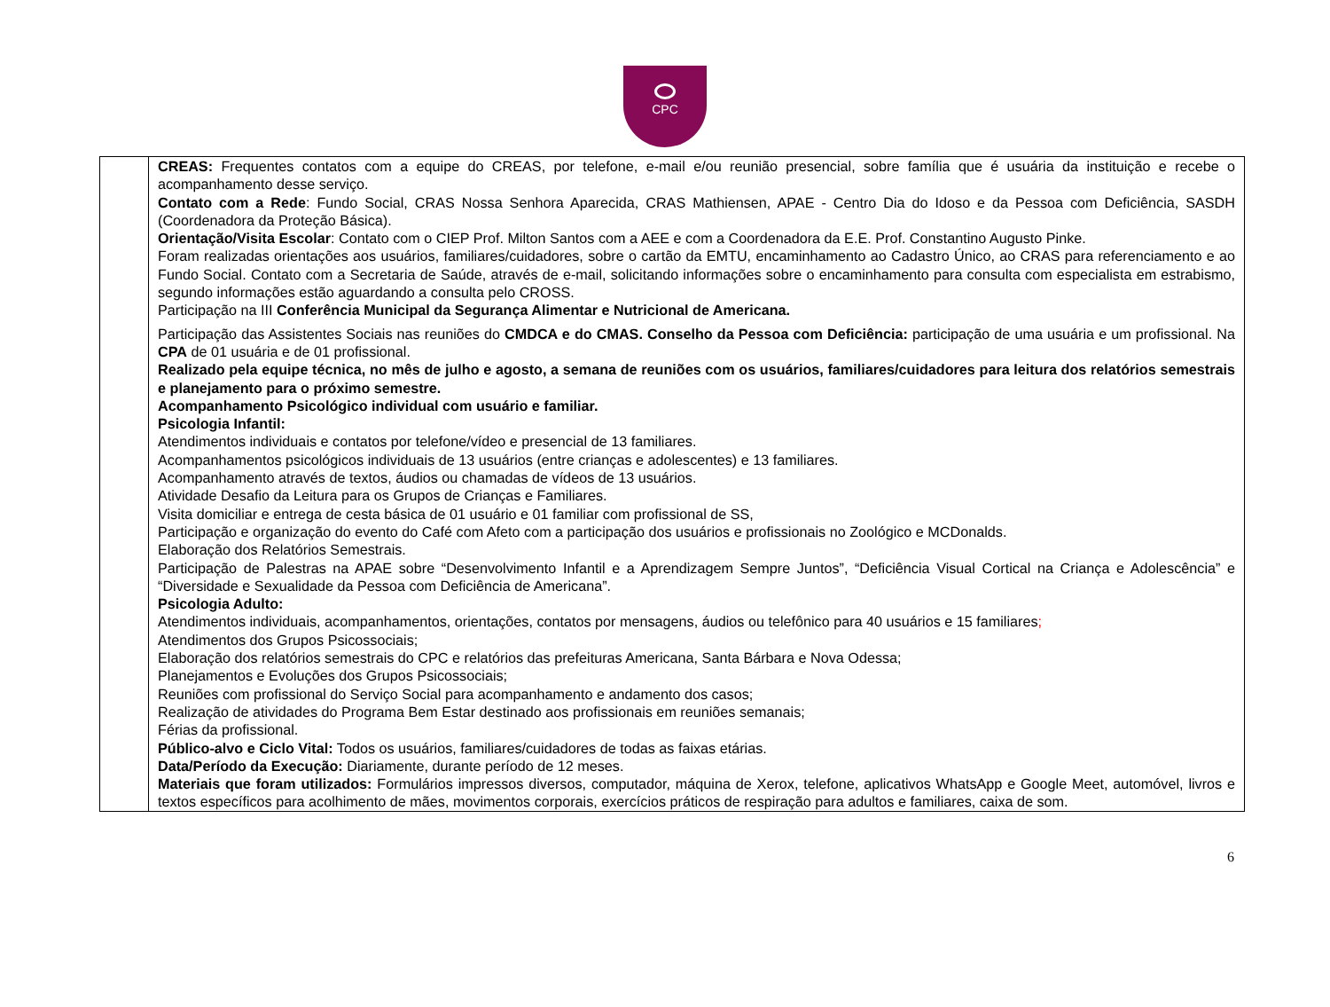CPC
| | CREAS: Frequentes contatos com a equipe do CREAS, por telefone, e-mail e/ou reunião presencial, sobre família que é usuária da instituição e recebe o acompanhamento desse serviço. Contato com a Rede : Fundo Social, CRAS Nossa Senhora Aparecida, CRAS Mathiensen, APAE - Centro Dia do Idoso e da Pessoa com Deficiência, SASDH (Coordenadora da Proteção Básica). Orientação/Visita Escolar : Contato com o CIEP Prof. Milton Santos com a AEE e com a Coordenadora da E.E. Prof. Constantino Augusto Pinke. Foram realizadas orientações aos usuários, familiares/cuidadores, sobre o cartão da EMTU, encaminhamento ao Cadastro Único, ao CRAS para referenciamento e ao Fundo Social. Contato com a Secretaria de Saúde, através de e-mail, solicitando informações sobre o encaminhamento para consulta com especialista em estrabismo, segundo informações estão aguardando a consulta pelo CROSS. Participação na III Conferência Municipal da Segurança Alimentar e Nutricional de Americana. Participação das Assistentes Sociais nas reuniões do CMDCA e do CMAS. Conselho da Pessoa com Deficiência: participação de uma usuária e um profissional. Na CPA de 01 usuária e de 01 profissional. Realizado pela equipe técnica, no mês de julho e agosto, a semana de reuniões com os usuários, familiares/cuidadores para leitura dos relatórios semestrais e planejamento para o próximo semestre. Acompanhamento Psicológico individual com usuário e familiar. Psicologia Infantil: Atendimentos individuais e contatos por telefone/vídeo e presencial de 13 familiares. Acompanhamentos psicológicos individuais de 13 usuários (entre crianças e adolescentes) e 13 familiares. Acompanhamento através de textos, áudios ou chamadas de vídeos de 13 usuários. Atividade Desafio da Leitura para os Grupos de Crianças e Familiares. Visita domiciliar e entrega de cesta básica de 01 usuário e 01 familiar com profissional de SS, Participação e organização do evento do Café com Afeto com a participação dos usuários e profissionais no Zoológico e MCDonalds. Elaboração dos Relatórios Semestrais. Participação de Palestras na APAE sobre “Desenvolvimento Infantil e a Aprendizagem Sempre Juntos”, “Deficiência Visual Cortical na Criança e Adolescência” e “Diversidade e Sexualidade da Pessoa com Deficiência de Americana”. Psicologia Adulto: Atendimentos individuais, acompanhamentos, orientações, contatos por mensagens, áudios ou telefônico para 40 usuários e 15 familiares ; Atendimentos dos Grupos Psicossociais; Elaboração dos relatórios semestrais do CPC e relatórios das prefeituras Americana, Santa Bárbara e Nova Odessa; Planejamentos e Evoluções dos Grupos Psicossociais; Reuniões com profissional do Serviço Social para acompanhamento e andamento dos casos; Realização de atividades do Programa Bem Estar destinado aos profissionais em reuniões semanais; Férias da profissional. Público-alvo e Ciclo Vital: Todos os usuários, familiares/cuidadores de todas as faixas etárias. Data/Período da Execução: Diariamente, durante período de 12 meses. Materiais que foram utilizados: Formulários impressos diversos, computador, máquina de Xerox, telefone, aplicativos WhatsApp e Google Meet, automóvel, livros e textos específicos para acolhimento de mães, movimentos corporais, exercícios práticos de respiração para adultos e familiares, caixa de som. |
6